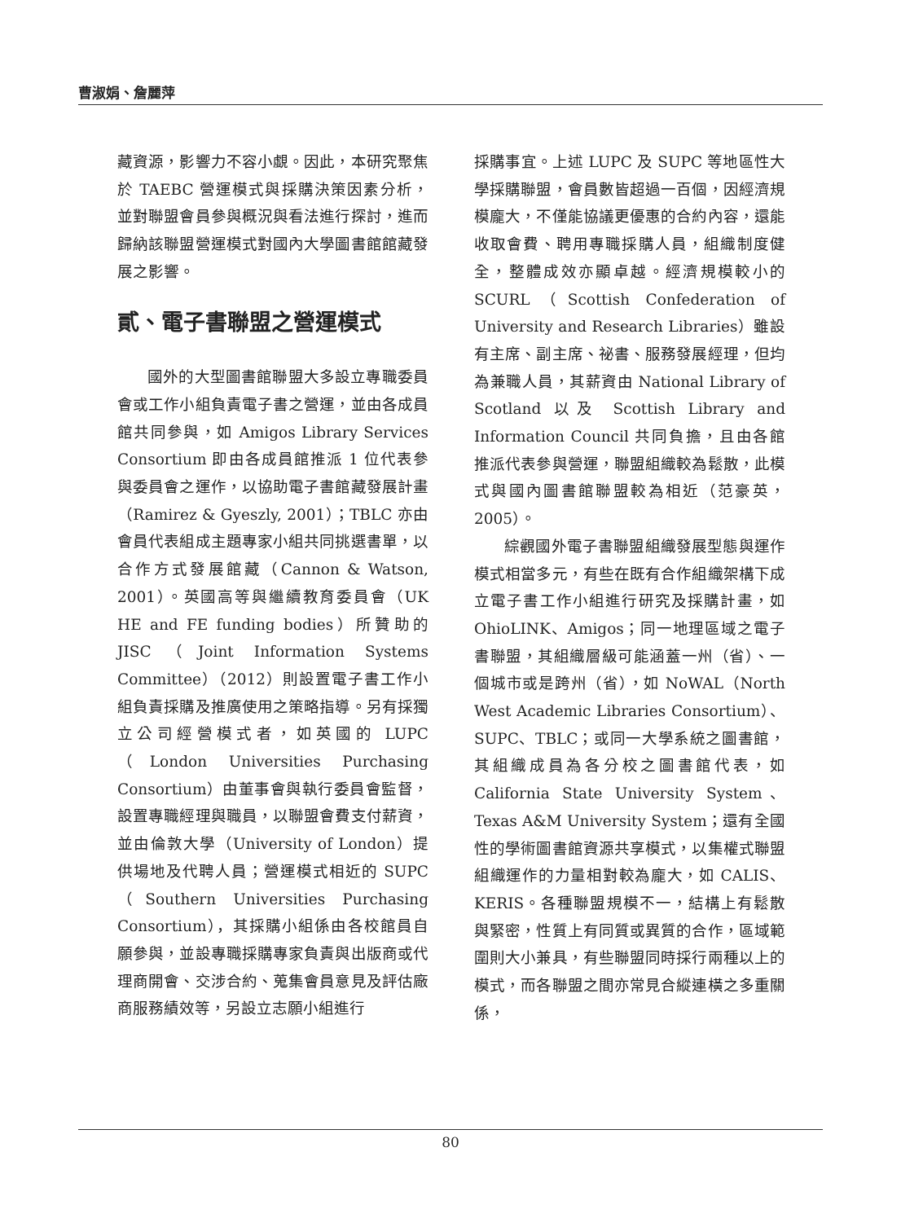曹淑娟、詹麗萍
藏資源，影響力不容小覷。因此，本研究聚焦於 TAEBC 營運模式與採購決策因素分析，並對聯盟會員參與概況與看法進行探討，進而歸納該聯盟營運模式對國內大學圖書館館藏發展之影響。
貳、電子書聯盟之營運模式
國外的大型圖書館聯盟大多設立專職委員會或工作小組負責電子書之營運，並由各成員館共同參與，如 Amigos Library Services Consortium 即由各成員館推派 1 位代表參與委員會之運作，以協助電子書館藏發展計畫（Ramirez & Gyeszly, 2001）；TBLC 亦由會員代表組成主題專家小組共同挑選書單，以合作方式發展館藏（Cannon & Watson, 2001）。英國高等與繼續教育委員會（UK HE and FE funding bodies）所贊助的 JISC（Joint Information Systems Committee）（2012）則設置電子書工作小組負責採購及推廣使用之策略指導。另有採獨立公司經營模式者，如英國的 LUPC（London Universities Purchasing Consortium）由董事會與執行委員會監督，設置專職經理與職員，以聯盟會費支付薪資，並由倫敦大學（University of London）提供場地及代聘人員；營運模式相近的 SUPC（Southern Universities Purchasing Consortium），其採購小組係由各校館員自願參與，並設專職採購專家負責與出版商或代理商開會、交涉合約、蒐集會員意見及評估廠商服務績效等，另設立志願小組進行
採購事宜。上述 LUPC 及 SUPC 等地區性大學採購聯盟，會員數皆超過一百個，因經濟規模龐大，不僅能協議更優惠的合約內容，還能收取會費、聘用專職採購人員，組織制度健全，整體成效亦顯卓越。經濟規模較小的 SCURL（Scottish Confederation of University and Research Libraries）雖設有主席、副主席、祕書、服務發展經理，但均為兼職人員，其薪資由 National Library of Scotland 以及 Scottish Library and Information Council 共同負擔，且由各館推派代表參與營運，聯盟組織較為鬆散，此模式與國內圖書館聯盟較為相近（范豪英，2005）。
綜觀國外電子書聯盟組織發展型態與運作模式相當多元，有些在既有合作組織架構下成立電子書工作小組進行研究及採購計畫，如 OhioLINK、Amigos；同一地理區域之電子書聯盟，其組織層級可能涵蓋一州（省）、一個城市或是跨州（省），如 NoWAL（North West Academic Libraries Consortium）、SUPC、TBLC；或同一大學系統之圖書館，其組織成員為各分校之圖書館代表，如 California State University System、Texas A&M University System；還有全國性的學術圖書館資源共享模式，以集權式聯盟組織運作的力量相對較為龐大，如 CALIS、KERIS。各種聯盟規模不一，結構上有鬆散與緊密，性質上有同質或異質的合作，區域範圍則大小兼具，有些聯盟同時採行兩種以上的模式，而各聯盟之間亦常見合縱連橫之多重關係，
80